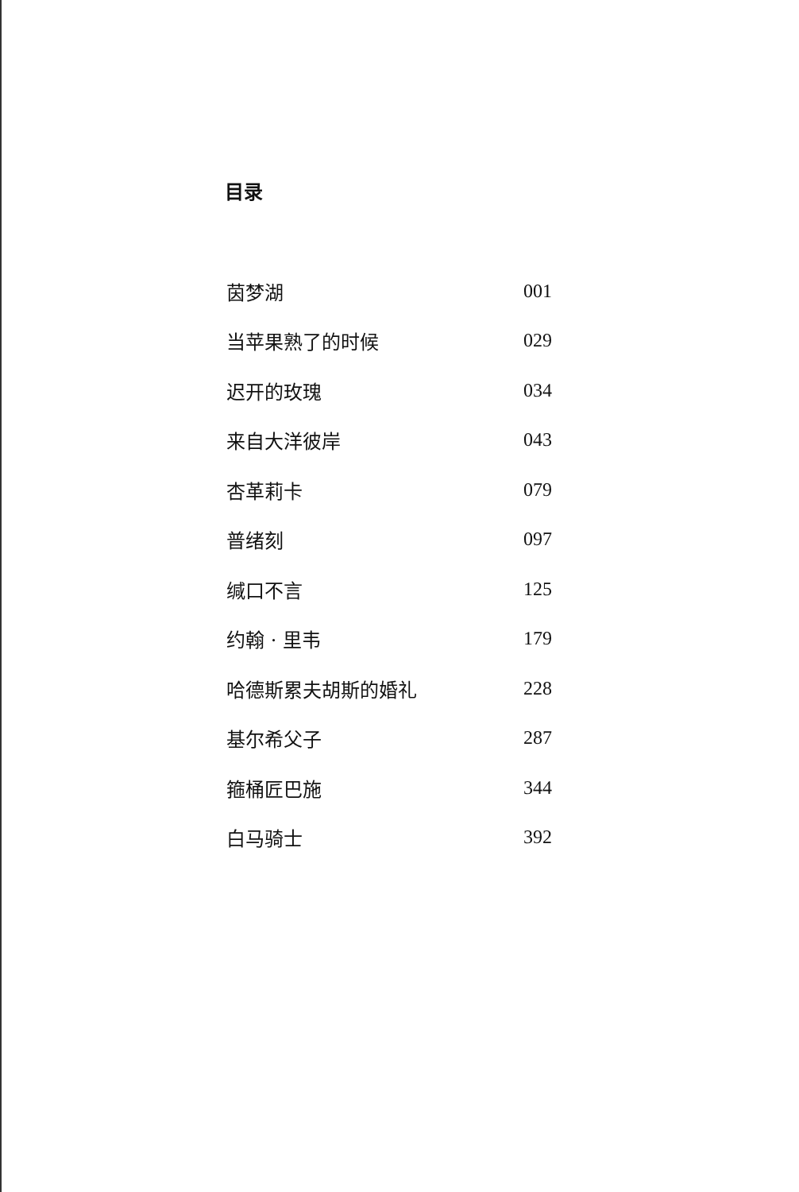目录
茵梦湖 001
当苹果熟了的时候 029
迟开的玫瑰 034
来自大洋彼岸 043
杏革莉卡 079
普绪刻 097
缄口不言 125
约翰 · 里韦 179
哈德斯累夫胡斯的婚礼 228
基尔希父子 287
箍桶匠巴施 344
白马骑士 392